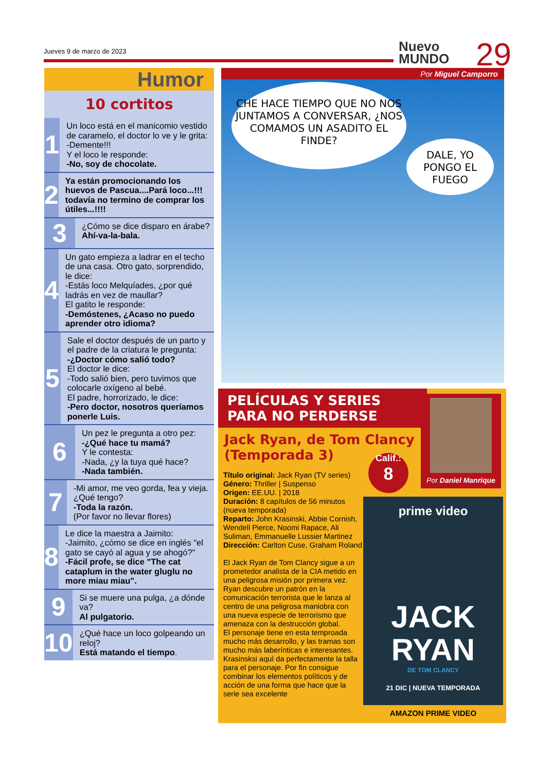Jueves 9 de marzo de 2023
Nuevo
MUNDO
29
Humor
10 cortitos
1
Un loco está en el manicomio vestido de caramelo, el doctor lo ve y le grita:
-Demente!!!
Y el loco le responde:
-No, soy de chocolate.
2
Ya están promocionando los huevos de Pascua....Pará loco...!!! todavía no termino de comprar los útiles...!!!!
3
¿Cómo se dice disparo en árabe?
Ahí-va-la-bala.
4
Un gato empieza a ladrar en el techo de una casa. Otro gato, sorprendido, le dice:
-Estás loco Melquíades, ¿por qué ladrás en vez de maullar?
El gatito le responde:
-Demóstenes, ¿Acaso no puedo aprender otro idioma?
5
Sale el doctor después de un parto y el padre de la criatura le pregunta:
-¿Doctor cómo salió todo?
El doctor le dice:
-Todo salió bien, pero tuvimos que colocarle oxígeno al bebé.
El padre, horrorizado, le dice:
-Pero doctor, nosotros queríamos ponerle Luis.
6
Un pez le pregunta a otro pez:
-¿Qué hace tu mamá?
Y le contesta:
-Nada, ¿y la tuya qué hace?
-Nada también.
7
-Mi amor, me veo gorda, fea y vieja. ¿Qué tengo?
-Toda la razón.
(Por favor no llevar flores)
8
Le dice la maestra a Jaimito:
-Jaimito, ¿cómo se dice en inglés "el gato se cayó al agua y se ahogó?"
-Fácil profe, se dice "The cat cataplum in the water gluglu no more miau miau".
9
Si se muere una pulga, ¿a dónde va?
Al pulgatorio.
10
¿Qué hace un loco golpeando un reloj?
Está matando el tiempo.
Por Miguel Camporro
CHE HACE TIEMPO QUE NO NOS JUNTAMOS A CONVERSAR, ¿NOS COMAMOS UN ASADITO EL FINDE?
DALE, YO PONGO EL FUEGO
PELÍCULAS Y SERIES PARA NO PERDERSE
Jack Ryan, de Tom Clancy (Temporada 3)
Por Daniel Manrique
Calif.:
8
Título original: Jack Ryan (TV series)
Género: Thriller | Suspenso
Origen: EE.UU. | 2018
Duración: 8 capítulos de 56 minutos (nueva temporada)
Reparto: John Krasinski, Abbie Cornish, Wendell Pierce, Noomi Rapace, Ali Suliman, Emmanuelle Lussier Martinez
Dirección: Carlton Cuse, Graham Roland
El Jack Ryan de Tom Clancy sigue a un prometedor analista de la CIA metido en una peligrosa misión por primera vez. Ryan descubre un patrón en la comunicación terrorista que le lanza al centro de una peligrosa maniobra con una nueva especie de terrorismo que amenaza con la destrucción global.
El personaje tiene en esta temproada mucho más desarrollo, y las tramas son mucho más laberínticas e interesantes. Krasinsksi aquí da perfectamente la talla para el personaje. Por fin consigue combinar los elementos políticos y de acción de una forma que hace que la serie sea excelente
prime video
JACK
RYAN
DE TOM CLANCY
21 DIC | NUEVA TEMPORADA
AMAZON PRIME VIDEO